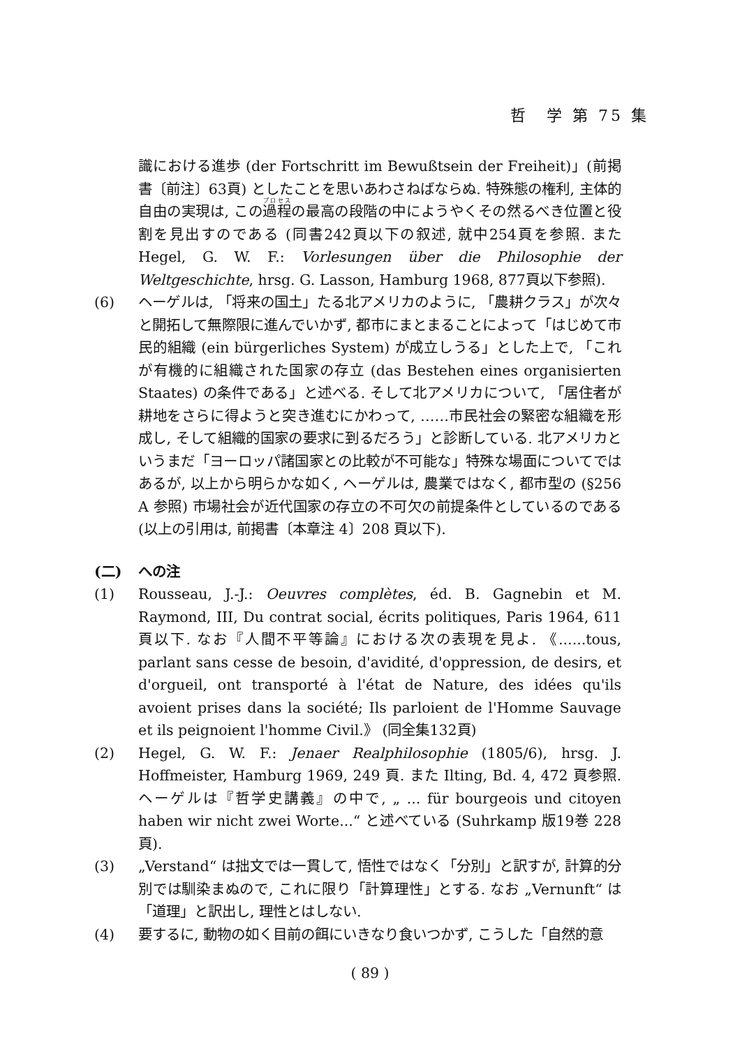哲　学 第 75 集
識における進歩 (der Fortschritt im Bewußtsein der Freiheit)」(前掲書〔前注〕63頁) としたことを思いあわさねばならぬ. 特殊態の権利, 主体的自由の実現は, この過程の最高の段階の中にようやくその然るべき位置と役割を見出すのである (同書242頁以下の叙述, 就中254頁を参照. また Hegel, G. W. F.: Vorlesungen über die Philosophie der Weltgeschichte, hrsg. G. Lasson, Hamburg 1968, 877頁以下参照).
(6) ヘーゲルは, 「将来の国土」たる北アメリカのように, 「農耕クラス」が次々と開拓して無際限に進んでいかず, 都市にまとまることによって「はじめて市民的組織 (ein bürgerliches System) が成立しうる」とした上で, 「これが有機的に組織された国家の存立 (das Bestehen eines organisierten Staates) の条件である」と述べる. そして北アメリカについて, 「居住者が耕地をさらに得ようと突き進むにかわって, ……市民社会の緊密な組織を形成し, そして組織的国家の要求に到るだろう」と診断している. 北アメリカというまだ「ヨーロッパ諸国家との比較が不可能な」特殊な場面についてではあるが, 以上から明らかな如く, ヘーゲルは, 農業ではなく, 都市型の (§256 A 参照) 市場社会が近代国家の存立の不可欠の前提条件としているのである (以上の引用は, 前掲書〔本章注 4〕208 頁以下).
(二) への注
(1) Rousseau, J.-J.: Oeuvres complètes, éd. B. Gagnebin et M. Raymond, III, Du contrat social, écrits politiques, Paris 1964, 611頁以下. なお『人間不平等論』における次の表現を見よ. 《......tous, parlant sans cesse de besoin, d'avidité, d'oppression, de desirs, et d'orgueil, ont transporté à l'état de Nature, des idées qu'ils avoient prises dans la société; Ils parloient de l'Homme Sauvage et ils peignoient l'homme Civil.》 (同全集132頁)
(2) Hegel, G. W. F.: Jenaer Realphilosophie (1805/6), hrsg. J. Hoffmeister, Hamburg 1969, 249 頁. また Ilting, Bd. 4, 472 頁参照. ヘーゲルは『哲学史講義』の中で, „ ... für bourgeois und citoyen haben wir nicht zwei Worte...“ と述べている (Suhrkamp 版19巻 228 頁).
(3) „Verstand“ は拙文では一貫して, 悟性ではなく「分別」と訳すが, 計算的分別では馴染まぬので, これに限り「計算理性」とする. なお „Vernunft“ は「道理」と訳出し, 理性とはしない.
(4) 要するに, 動物の如く目前の餌にいきなり食いつかず, こうした「自然的意
( 89 )